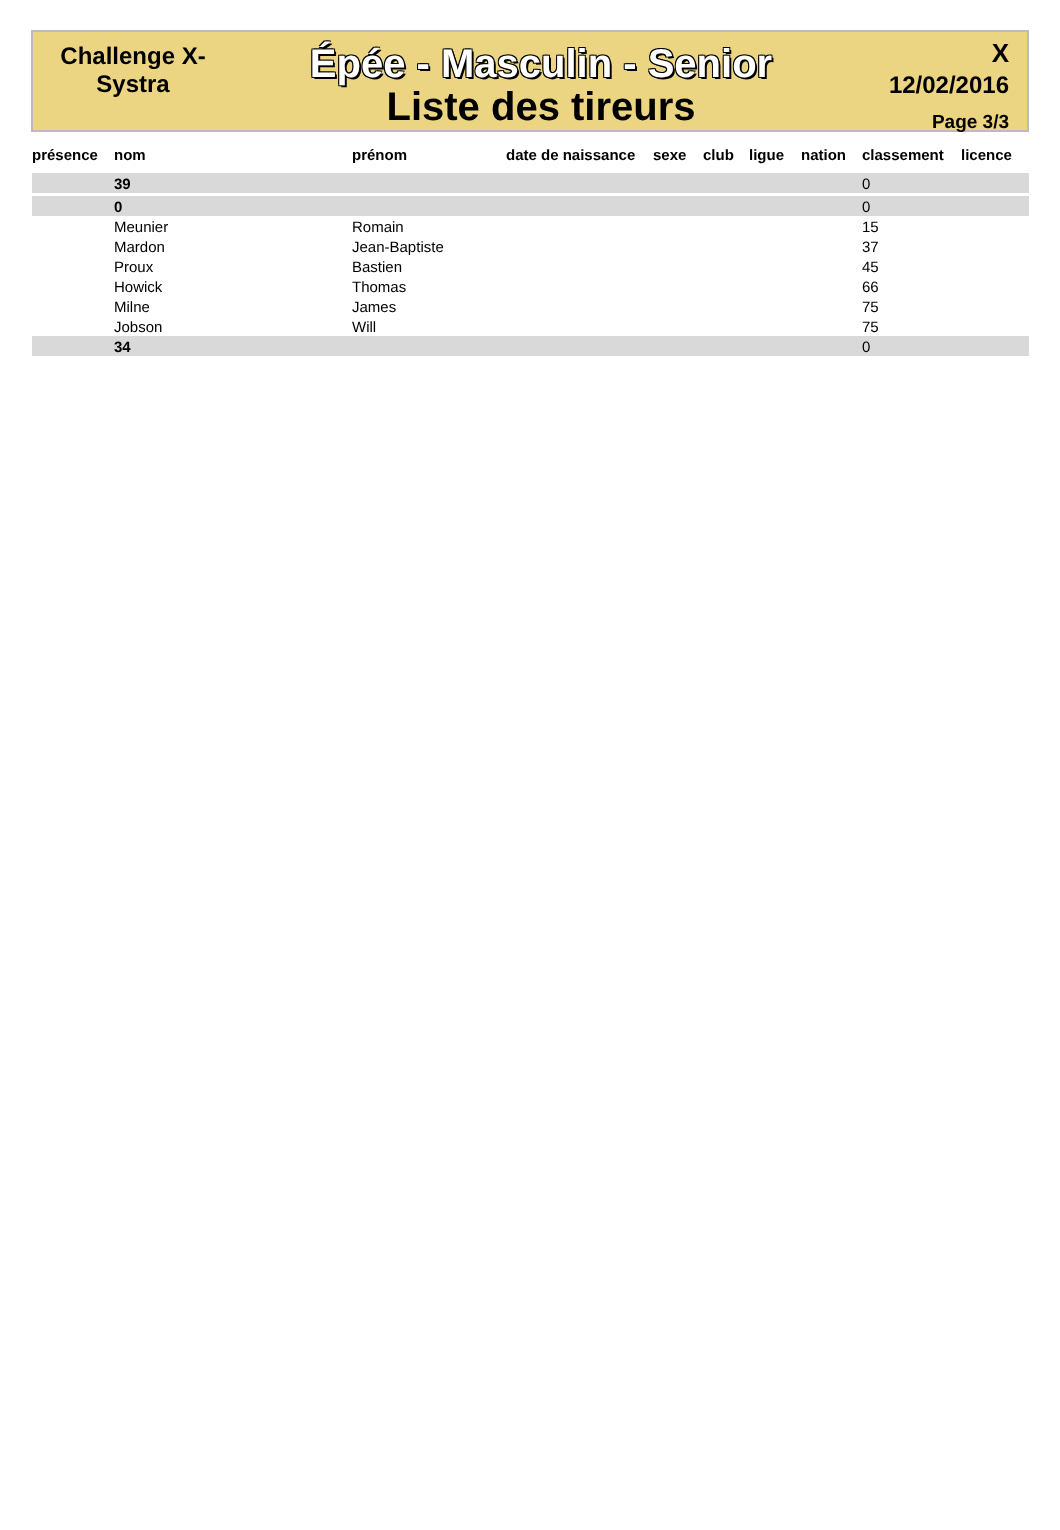Challenge X-
Systra
Épée - Masculin - Senior
Liste des tireurs
X
12/02/2016
Page 3/3
| présence | nom | prénom | date de naissance | sexe | club | ligue | nation | classement | licence |
| --- | --- | --- | --- | --- | --- | --- | --- | --- | --- |
| | 39 | | | | | | | 0 | |
| | 0 | | | | | | | 0 | |
| | Meunier | Romain | | | | | | 15 | |
| | Mardon | Jean-Baptiste | | | | | | 37 | |
| | Proux | Bastien | | | | | | 45 | |
| | Howick | Thomas | | | | | | 66 | |
| | Milne | James | | | | | | 75 | |
| | Jobson | Will | | | | | | 75 | |
| | 34 | | | | | | | 0 | |